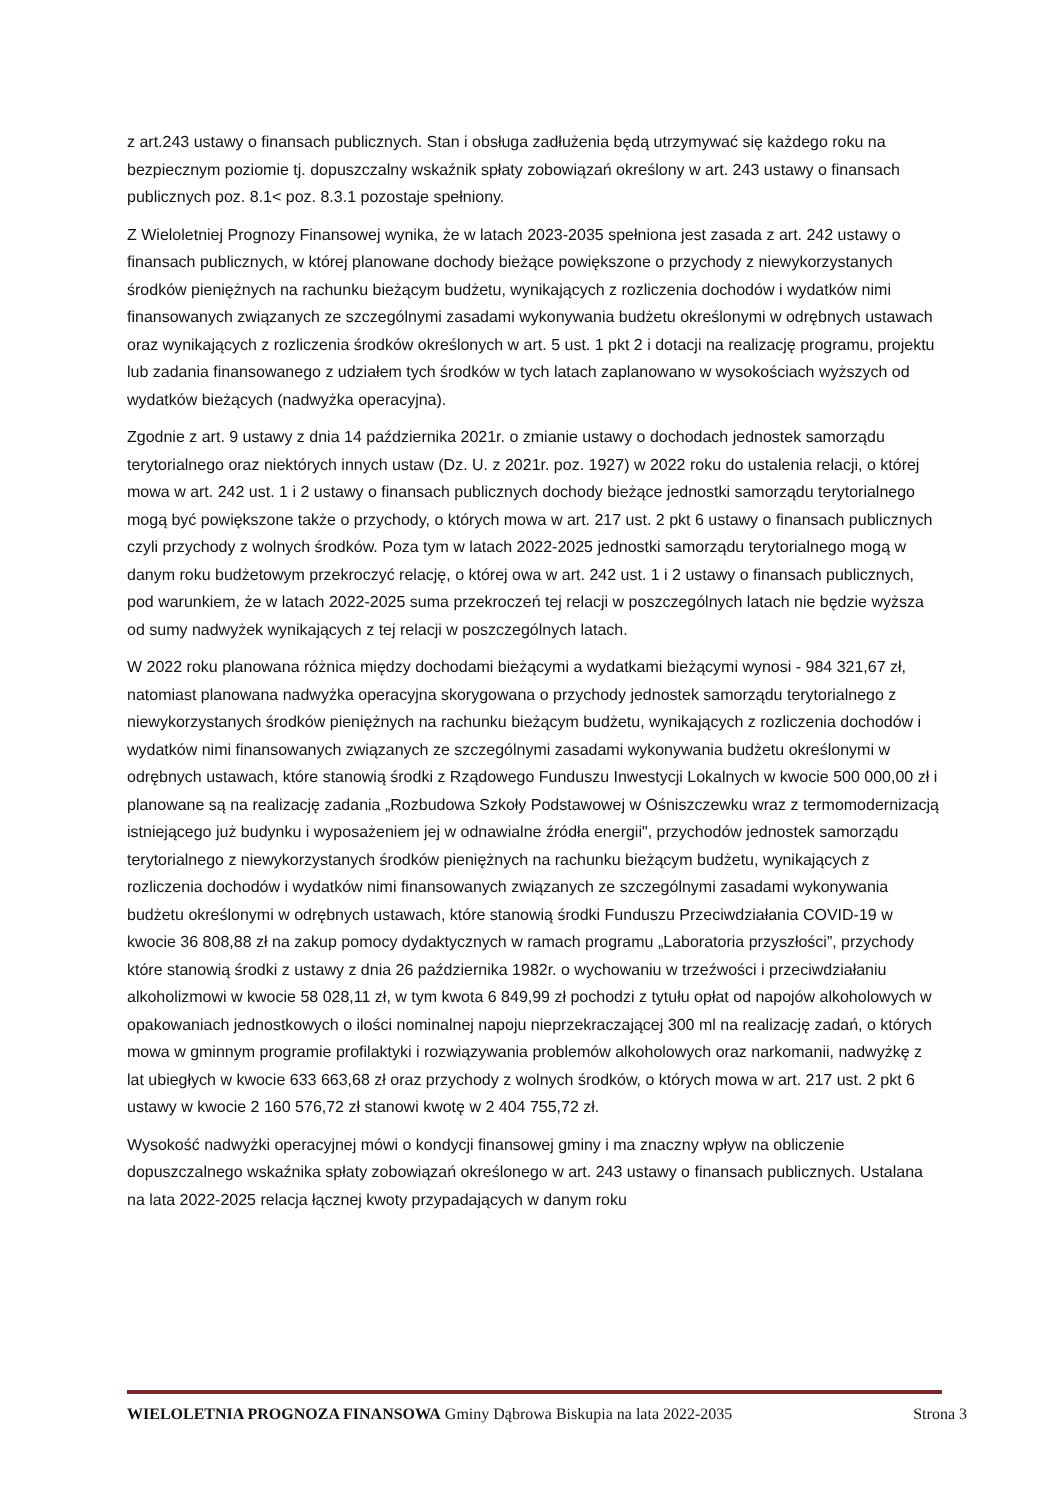z art.243 ustawy o finansach publicznych. Stan i obsługa zadłużenia będą utrzymywać się każdego roku na bezpiecznym poziomie tj. dopuszczalny wskaźnik spłaty zobowiązań określony w art. 243 ustawy o finansach publicznych poz. 8.1< poz. 8.3.1 pozostaje spełniony.
Z Wieloletniej Prognozy Finansowej wynika, że w latach 2023-2035 spełniona jest zasada z art. 242 ustawy o finansach publicznych, w której planowane dochody bieżące powiększone o przychody z niewykorzystanych środków pieniężnych na rachunku bieżącym budżetu, wynikających z rozliczenia dochodów i wydatków nimi finansowanych związanych ze szczególnymi zasadami wykonywania budżetu określonymi w odrębnych ustawach oraz wynikających z rozliczenia środków określonych w art. 5 ust. 1 pkt 2 i dotacji na realizację programu, projektu lub zadania finansowanego z udziałem tych środków w tych latach zaplanowano w wysokościach wyższych od wydatków bieżących (nadwyżka operacyjna).
Zgodnie z art. 9 ustawy z dnia 14 października 2021r. o zmianie ustawy o dochodach jednostek samorządu terytorialnego oraz niektórych innych ustaw (Dz. U. z 2021r. poz. 1927) w 2022 roku do ustalenia relacji, o której mowa w art. 242 ust. 1 i 2 ustawy o finansach publicznych dochody bieżące jednostki samorządu terytorialnego mogą być powiększone także o przychody, o których mowa w art. 217 ust. 2 pkt 6 ustawy o finansach publicznych czyli przychody z wolnych środków. Poza tym w latach 2022-2025 jednostki samorządu terytorialnego mogą w danym roku budżetowym przekroczyć relację, o której owa w art. 242 ust. 1 i 2 ustawy o finansach publicznych, pod warunkiem, że w latach 2022-2025 suma przekroczeń tej relacji w poszczególnych latach nie będzie wyższa od sumy nadwyżek wynikających z tej relacji w poszczególnych latach.
W 2022 roku planowana różnica między dochodami bieżącymi a wydatkami bieżącymi wynosi - 984 321,67 zł, natomiast planowana nadwyżka operacyjna skorygowana o przychody jednostek samorządu terytorialnego z niewykorzystanych środków pieniężnych na rachunku bieżącym budżetu, wynikających z rozliczenia dochodów i wydatków nimi finansowanych związanych ze szczególnymi zasadami wykonywania budżetu określonymi w odrębnych ustawach, które stanowią środki z Rządowego Funduszu Inwestycji Lokalnych w kwocie 500 000,00 zł i planowane są na realizację zadania „Rozbudowa Szkoły Podstawowej w Ośniszczewku wraz z termomodernizacją istniejącego już budynku i wyposażeniem jej w odnawialne źródła energii", przychodów jednostek samorządu terytorialnego z niewykorzystanych środków pieniężnych na rachunku bieżącym budżetu, wynikających z rozliczenia dochodów i wydatków nimi finansowanych związanych ze szczególnymi zasadami wykonywania budżetu określonymi w odrębnych ustawach, które stanowią środki Funduszu Przeciwdziałania COVID-19 w kwocie 36 808,88 zł na zakup pomocy dydaktycznych w ramach programu „Laboratoria przyszłości”, przychody które stanowią środki z ustawy z dnia 26 października 1982r. o wychowaniu w trzeźwości i przeciwdziałaniu alkoholizmowi w kwocie 58 028,11 zł, w tym kwota 6 849,99 zł pochodzi z tytułu opłat od napojów alkoholowych w opakowaniach jednostkowych o ilości nominalnej napoju nieprzekraczającej 300 ml na realizację zadań, o których mowa w gminnym programie profilaktyki i rozwiązywania problemów alkoholowych oraz narkomanii, nadwyżkę z lat ubiegłych w kwocie 633 663,68 zł oraz przychody z wolnych środków, o których mowa w art. 217 ust. 2 pkt 6 ustawy w kwocie 2 160 576,72 zł stanowi kwotę w 2 404 755,72 zł.
Wysokość nadwyżki operacyjnej mówi o kondycji finansowej gminy i ma znaczny wpływ na obliczenie dopuszczalnego wskaźnika spłaty zobowiązań określonego w art. 243 ustawy o finansach publicznych. Ustalana na lata 2022-2025 relacja łącznej kwoty przypadających w danym roku
WIELOLETNIA PROGNOZA FINANSOWA Gminy Dąbrowa Biskupia na lata 2022-2035 Strona 3